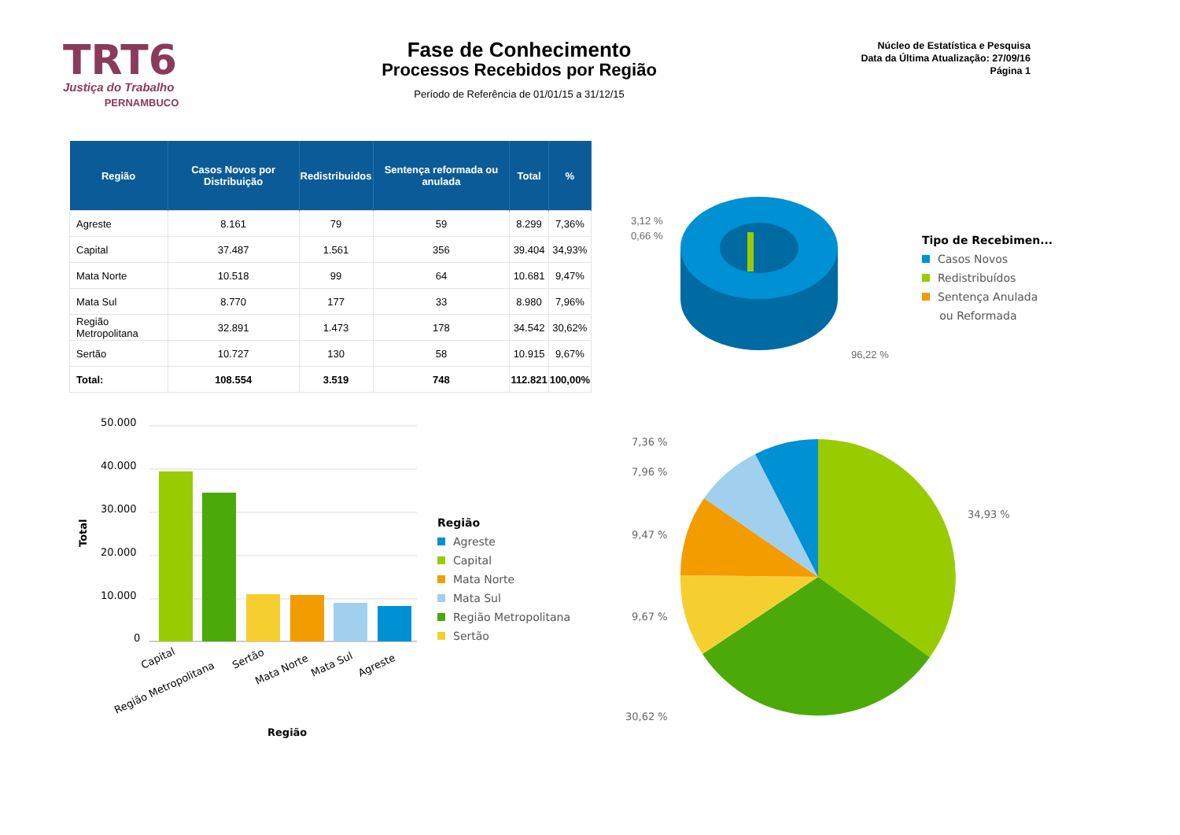TRT6
Justiça do Trabalho
PERNAMBUCO
Fase de Conhecimento
Processos Recebidos por Região
Período de Referência de 01/01/15 a 31/12/15
Núcleo de Estatística e Pesquisa
Data da Última Atualização: 27/09/16
Página 1
| Região | Casos Novos por Distribuição | Redistribuidos | Sentença reformada ou anulada | Total | % |
| --- | --- | --- | --- | --- | --- |
| Agreste | 8.161 | 79 | 59 | 8.299 | 7,36% |
| Capital | 37.487 | 1.561 | 356 | 39.404 | 34,93% |
| Mata Norte | 10.518 | 99 | 64 | 10.681 | 9,47% |
| Mata Sul | 8.770 | 177 | 33 | 8.980 | 7,96% |
| Região Metropolitana | 32.891 | 1.473 | 178 | 34.542 | 30,62% |
| Sertão | 10.727 | 130 | 58 | 10.915 | 9,67% |
| Total: | 108.554 | 3.519 | 748 | 112.821 | 100,00% |
3,12 %
0,66 %
96,22 %
Tipo de Recebimen...
Casos Novos
Redistribuídos
Sentença Anulada
ou Reformada
50.000
40.000
30.000
20.000
10.000
0
Total
Capital
Região Metropolitana
Sertão
Mata Norte
Mata Sul
Agreste
Região
Região
Agreste
Capital
Mata Norte
Mata Sul
Região Metropolitana
Sertão
7,36 %
7,96 %
9,47 %
9,67 %
30,62 %
34,93 %